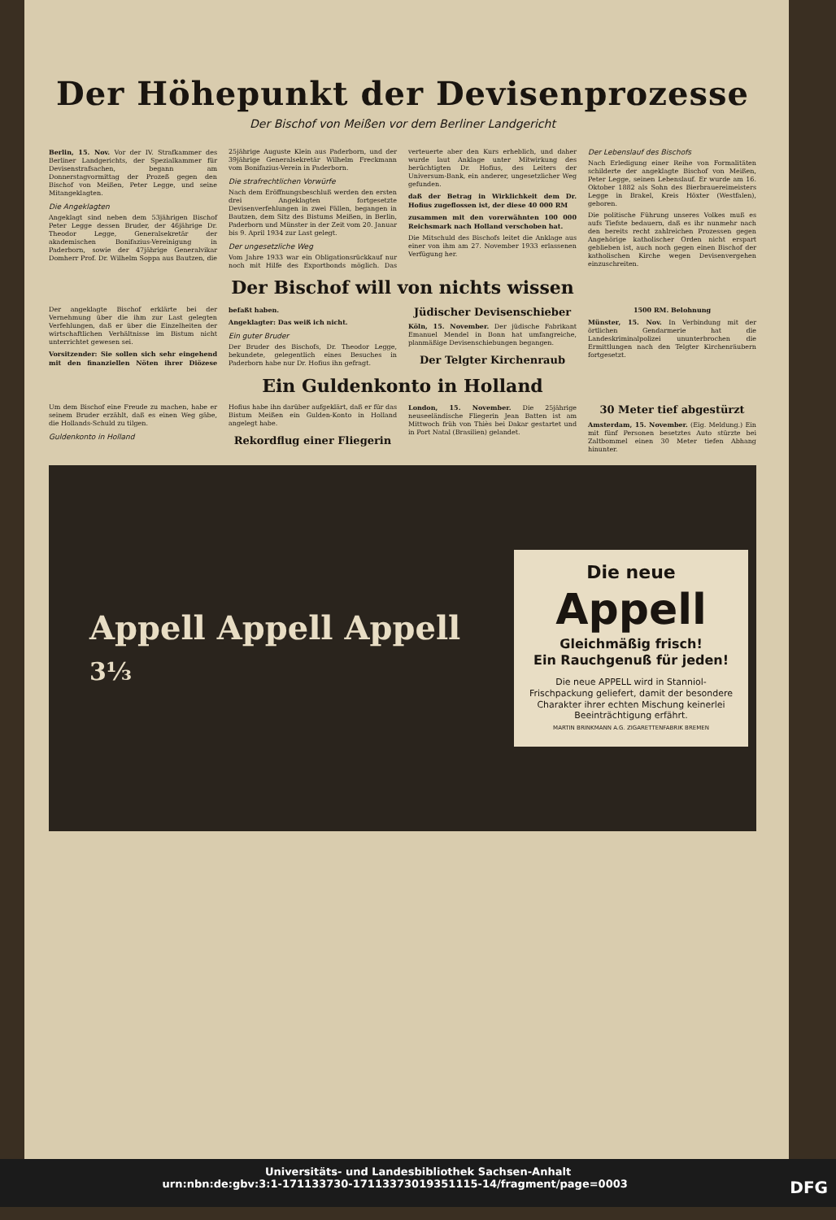Der Höhepunkt der Devisenprozesse
Der Bischof von Meißen vor dem Berliner Landgericht
Berlin, 15. Nov. Vor der IV. Strafkammer des Berliner Landgerichts, der Spezialkammer für Devisenstrafsachen, begann am Donnerstagvormittag der Prozeß gegen den Bischof von Meißen, Peter Legge, und seine Mitangeklagten.
Die Angeklagten
Angeklagt sind neben dem 53jährigen Bischof Peter Legge dessen Bruder, der 46jährige Dr. Theodor Legge, Generalsekretär der akademischen Bonifazius-Vereinigung in Paderborn, sowie der 47jährige Generalvikar Domherr Prof. Dr. Wilhelm Soppa aus Bautzen, die 25jährige Auguste Klein aus Paderborn, und der 39jährige Generalsekretär Wilhelm Freckmann vom Bonifazius-Verein in Paderborn.
Die strafrechtlichen Vorwürfe
Nach dem Eröffnungsbeschluß werden den ersten drei Angeklagten fortgesetzte Devisenverfehlungen in zwei Fällen, begangen in Bautzen, dem Sitz des Bistums Meißen, in Berlin, Paderborn und Münster in der Zeit vom 20. Januar bis 9. April 1934 zur Last gelegt.
Der ungesetzliche Weg
Vom Jahre 1933 war ein Obligationsrückkauf nur noch mit Hilfe des Exportbonds möglich. Das verteuerte aber den Kurs erheblich, und daher wurde laut Anklage unter Mitwirkung des berüchtigten Dr. Hofius, des Leiters der Universum-Bank, ein anderer, ungesetzlicher Weg gefunden.
daß der Betrag in Wirklichkeit dem Dr. Hofius zugeflossen ist, der diese 40 000 RM
zusammen mit den vorerwähnten 100 000 Reichsmark nach Holland verschoben hat.
Die Mitschuld des Bischofs leitet die Anklage aus einer von ihm am 27. November 1933 erlassenen Verfügung her.
Der Lebenslauf des Bischofs
Nach Erledigung einer Reihe von Formalitäten schilderte der angeklagte Bischof von Meißen, Peter Legge, seinen Lebenslauf. Er wurde am 16. Oktober 1882 als Sohn des Bierbrauereimeisters Legge in Brakel, Kreis Höxter (Westfalen), geboren.
Die politische Führung unseres Volkes muß es aufs Tiefste bedauern, daß es ihr nunmehr nach den bereits recht zahlreichen Prozessen gegen Angehörige katholischer Orden nicht erspart geblieben ist, auch noch gegen einen Bischof der katholischen Kirche wegen Devisenvergehen einzuschreiten.
Der Bischof will von nichts wissen
Der angeklagte Bischof erklärte bei der Vernehmung über die ihm zur Last gelegten Verfehlungen, daß er über die Einzelheiten der wirtschaftlichen Verhältnisse im Bistum nicht unterrichtet gewesen sei.
Vorsitzender: Sie sollen sich sehr eingehend mit den finanziellen Nöten ihrer Diözese befaßt haben.
Angeklagter: Das weiß ich nicht.
Ein guter Bruder
Der Bruder des Bischofs, Dr. Theodor Legge, bekundete, gelegentlich eines Besuches in Paderborn habe nur Dr. Hofius ihn gefragt.
Jüdischer Devisenschieber
Köln, 15. November. Der jüdische Fabrikant Emanuel Mendel in Bonn hat umfangreiche, planmäßige Devisenschiebungen begangen.
Der Telgter Kirchenraub
1500 RM. Belohnung
Münster, 15. Nov. In Verbindung mit der örtlichen Gendarmerie hat die Landeskriminalpolizei ununterbrochen die Ermittlungen nach den Telgter Kirchenräubern fortgesetzt.
Ein Guldenkonto in Holland
Um dem Bischof eine Freude zu machen, habe er seinem Bruder erzählt, daß es einen Weg gäbe, die Hollands-Schuld zu tilgen.
Guldenkonto in Holland
Hofius habe ihn darüber aufgeklärt, daß er für das Bistum Meißen ein Gulden-Konto in Holland angelegt habe.
Rekordflug einer Fliegerin
London, 15. November. Die 25jährige neuseeländische Fliegerin Jean Batten ist am Mittwoch früh von Thiès bei Dakar gestartet und in Port Natal (Brasilien) gelandet.
30 Meter tief abgestürzt
Amsterdam, 15. November. (Eig. Meldung.) Ein mit fünf Personen besetztes Auto stürzte bei Zaltbommel einen 30 Meter tiefen Abhang hinunter.
Appell Appell Appell
3⅓
Die neue
Appell
Gleichmäßig frisch!
Ein Rauchgenuß für jeden!
Die neue APPELL wird in Stanniol-Frischpackung geliefert, damit der besondere Charakter ihrer echten Mischung keinerlei Beeinträchtigung erfährt.
MARTIN BRINKMANN A.G. ZIGARETTENFABRIK BREMEN
Universitäts- und Landesbibliothek Sachsen-Anhalt
urn:nbn:de:gbv:3:1-171133730-17113373019351115-14/fragment/page=0003 DFG